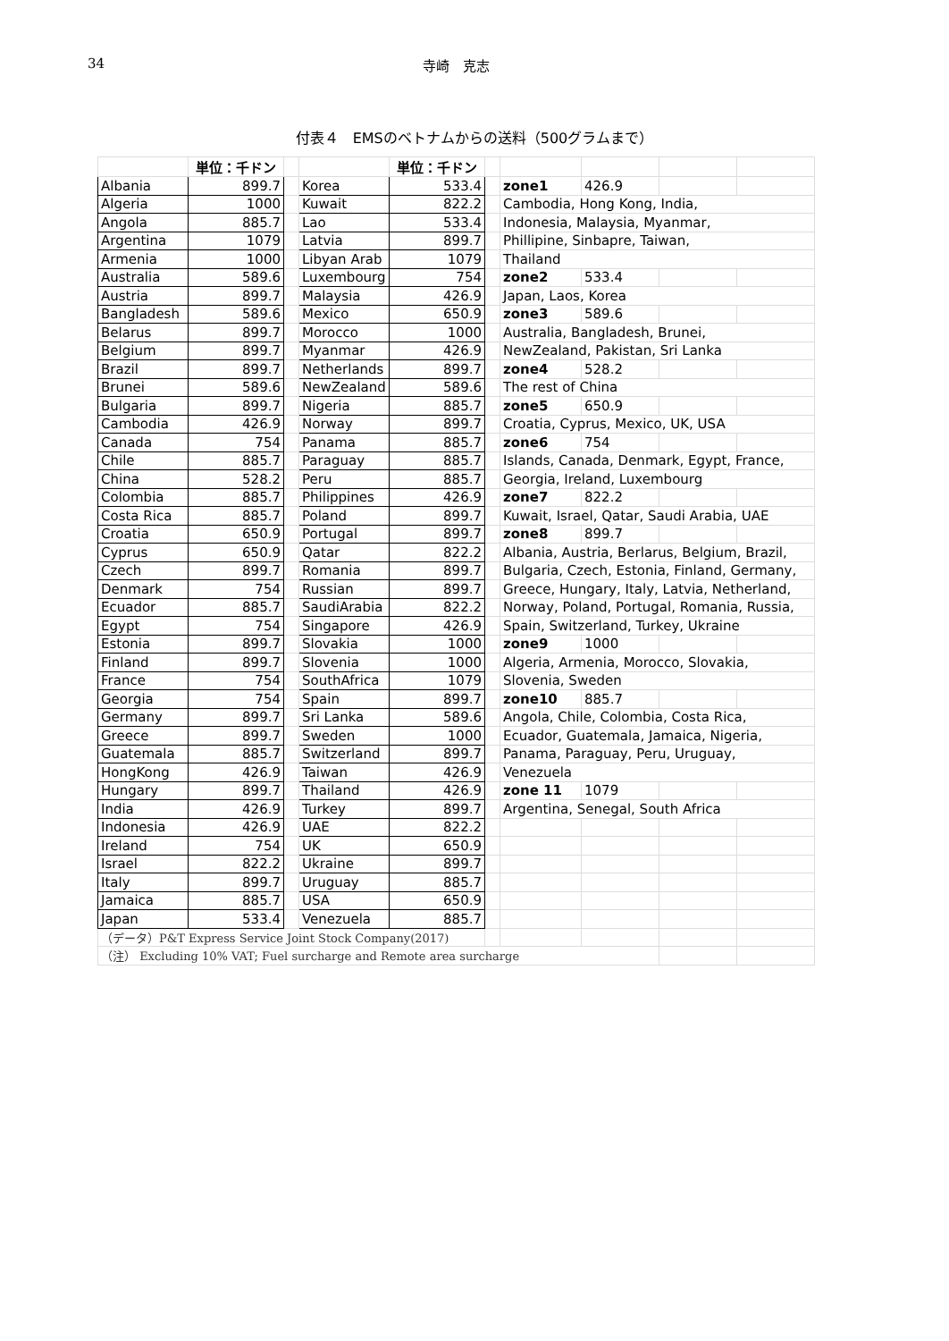34 寺崎　克志
付表４　EMSのベトナムからの送料（500グラムまで）
| | 単位：千ドン | | | 単位：千ドン | | | | | |
| Albania | 899.7 | | Korea | 533.4 | | zone1 | 426.9 | | |
| Algeria | 1000 | | Kuwait | 822.2 | | Cambodia, Hong Kong, India, | | | |
| Angola | 885.7 | | Lao | 533.4 | | Indonesia, Malaysia, Myanmar, | | | |
| Argentina | 1079 | | Latvia | 899.7 | | Phillipine, Sinbapre, Taiwan, | | | |
| Armenia | 1000 | | Libyan Arab | 1079 | | Thailand | | | |
| Australia | 589.6 | | Luxembourg | 754 | | zone2 | 533.4 | | |
| Austria | 899.7 | | Malaysia | 426.9 | | Japan, Laos, Korea | | | |
| Bangladesh | 589.6 | | Mexico | 650.9 | | zone3 | 589.6 | | |
| Belarus | 899.7 | | Morocco | 1000 | | Australia, Bangladesh, Brunei, | | | |
| Belgium | 899.7 | | Myanmar | 426.9 | | NewZealand, Pakistan, Sri Lanka | | | |
| Brazil | 899.7 | | Netherlands | 899.7 | | zone4 | 528.2 | | |
| Brunei | 589.6 | | NewZealand | 589.6 | | The rest of China | | | |
| Bulgaria | 899.7 | | Nigeria | 885.7 | | zone5 | 650.9 | | |
| Cambodia | 426.9 | | Norway | 899.7 | | Croatia, Cyprus, Mexico, UK, USA | | | |
| Canada | 754 | | Panama | 885.7 | | zone6 | 754 | | |
| Chile | 885.7 | | Paraguay | 885.7 | | Islands, Canada, Denmark, Egypt, France, | | | |
| China | 528.2 | | Peru | 885.7 | | Georgia, Ireland, Luxembourg | | | |
| Colombia | 885.7 | | Philippines | 426.9 | | zone7 | 822.2 | | |
| Costa Rica | 885.7 | | Poland | 899.7 | | Kuwait, Israel, Qatar, Saudi Arabia, UAE | | | |
| Croatia | 650.9 | | Portugal | 899.7 | | zone8 | 899.7 | | |
| Cyprus | 650.9 | | Qatar | 822.2 | | Albania, Austria, Berlarus, Belgium, Brazil, | | | |
| Czech | 899.7 | | Romania | 899.7 | | Bulgaria, Czech, Estonia, Finland, Germany, | | | |
| Denmark | 754 | | Russian | 899.7 | | Greece, Hungary, Italy, Latvia, Netherland, | | | |
| Ecuador | 885.7 | | SaudiArabia | 822.2 | | Norway, Poland, Portugal, Romania, Russia, | | | |
| Egypt | 754 | | Singapore | 426.9 | | Spain, Switzerland, Turkey, Ukraine | | | |
| Estonia | 899.7 | | Slovakia | 1000 | | zone9 | 1000 | | |
| Finland | 899.7 | | Slovenia | 1000 | | Algeria, Armenia, Morocco, Slovakia, | | | |
| France | 754 | | SouthAfrica | 1079 | | Slovenia, Sweden | | | |
| Georgia | 754 | | Spain | 899.7 | | zone10 | 885.7 | | |
| Germany | 899.7 | | Sri Lanka | 589.6 | | Angola, Chile, Colombia, Costa Rica, | | | |
| Greece | 899.7 | | Sweden | 1000 | | Ecuador, Guatemala, Jamaica, Nigeria, | | | |
| Guatemala | 885.7 | | Switzerland | 899.7 | | Panama, Paraguay, Peru, Uruguay, | | | |
| HongKong | 426.9 | | Taiwan | 426.9 | | Venezuela | | | |
| Hungary | 899.7 | | Thailand | 426.9 | | zone 11 | 1079 | | |
| India | 426.9 | | Turkey | 899.7 | | Argentina, Senegal, South Africa | | | |
| Indonesia | 426.9 | | UAE | 822.2 | | | | | |
| Ireland | 754 | | UK | 650.9 | | | | | |
| Israel | 822.2 | | Ukraine | 899.7 | | | | | |
| Italy | 899.7 | | Uruguay | 885.7 | | | | | |
| Jamaica | 885.7 | | USA | 650.9 | | | | | |
| Japan | 533.4 | | Venezuela | 885.7 | | | | | |
| （データ）P&T Express Service Joint Stock Company(2017) | | | | | | | | | |
| （注） Excluding 10% VAT; Fuel surcharge and Remote area surcharge | | | | | | | | | |